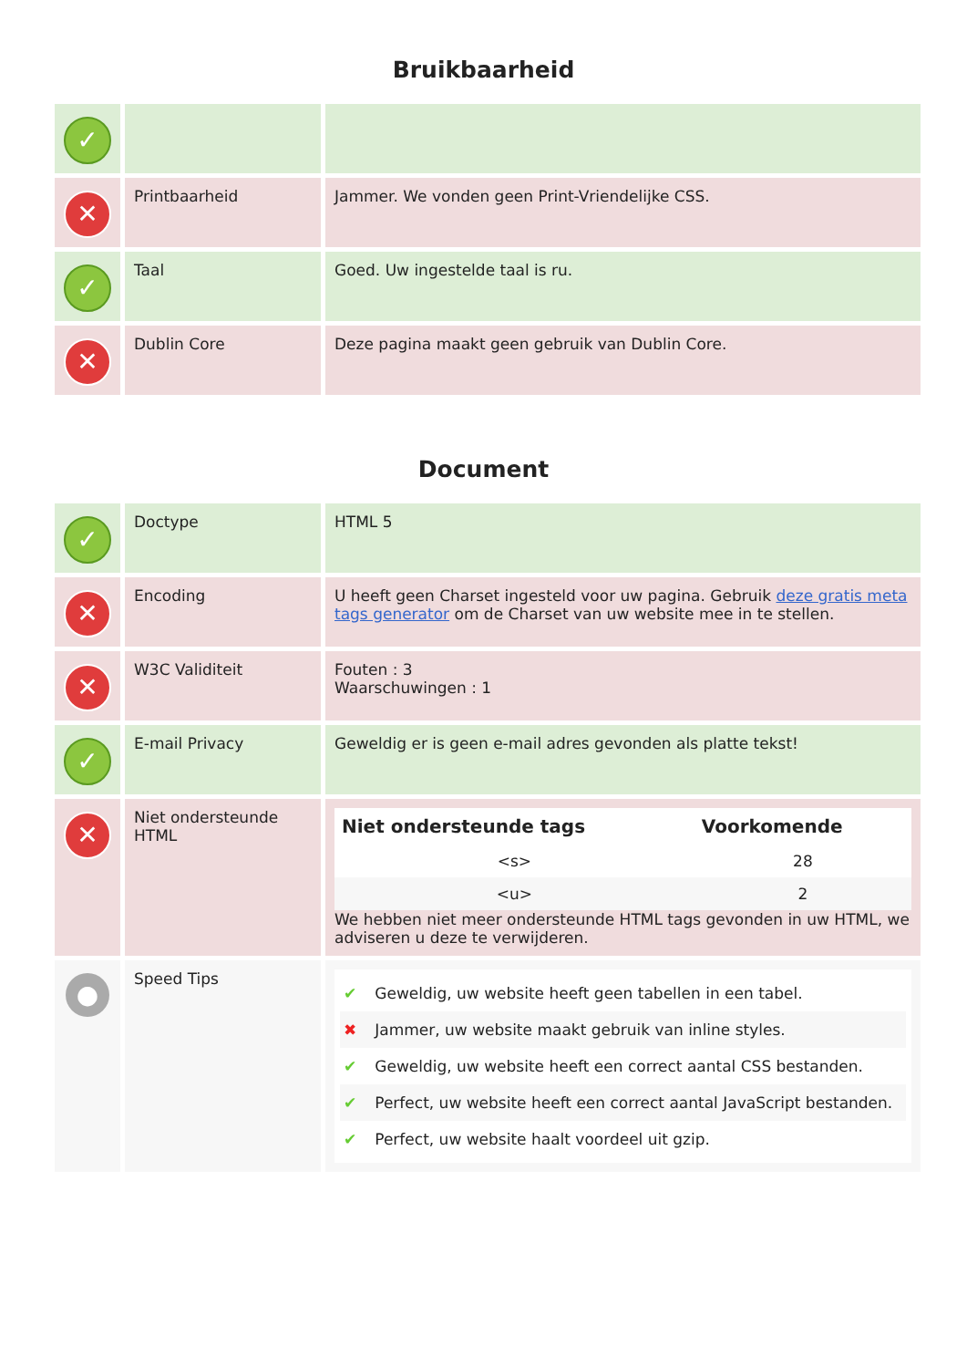Bruikbaarheid
| ✓ | | |
| ✕ | Printbaarheid | Jammer. We vonden geen Print-Vriendelijke CSS. |
| ✓ | Taal | Goed. Uw ingestelde taal is ru. |
| ✕ | Dublin Core | Deze pagina maakt geen gebruik van Dublin Core. |
Document
| ✓ | Doctype | HTML 5 |
| ✕ | Encoding | U heeft geen Charset ingesteld voor uw pagina. Gebruik deze gratis meta tags generator om de Charset van uw website mee in te stellen. |
| ✕ | W3C Validiteit | Fouten : 3 Waarschuwingen : 1 |
| ✓ | E-mail Privacy | Geweldig er is geen e-mail adres gevonden als platte tekst! |
| ✕ | Niet ondersteunde HTML | / Niet ondersteunde tags / Voorkomende / / --- / --- / / <s> / 28 / / <u> / 2 / We hebben niet meer ondersteunde HTML tags gevonden in uw HTML, we adviseren u deze te verwijderen. |
| ● | Speed Tips | ✔ Geweldig, uw website heeft geen tabellen in een tabel. ✖ Jammer, uw website maakt gebruik van inline styles. ✔ Geweldig, uw website heeft een correct aantal CSS bestanden. ✔ Perfect, uw website heeft een correct aantal JavaScript bestanden. ✔ Perfect, uw website haalt voordeel uit gzip. |